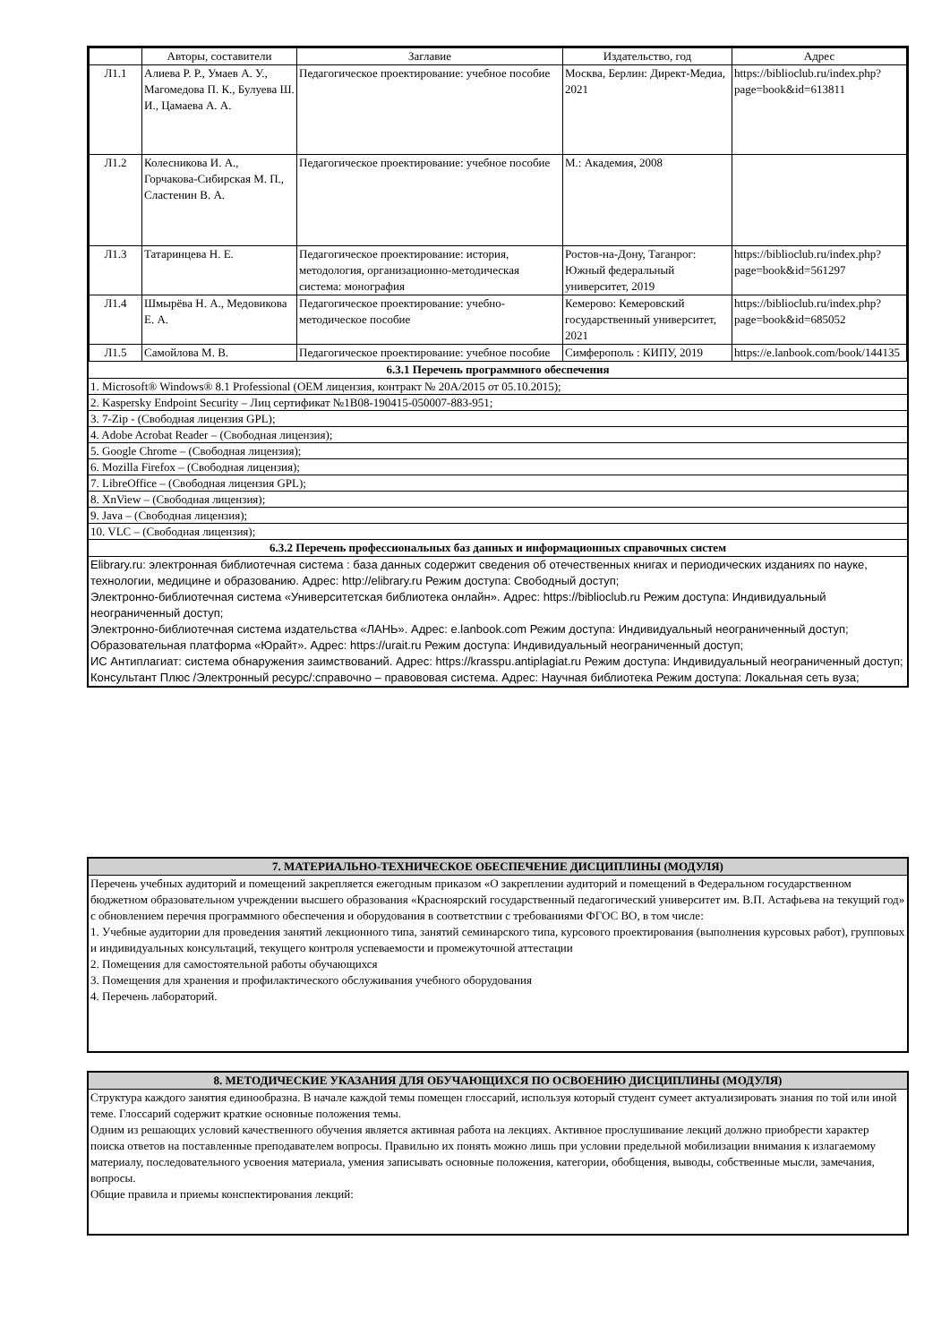| | Авторы, составители | Заглавие | Издательство, год | Адрес |
| --- | --- | --- | --- | --- |
| Л1.1 | Алиева Р. Р., Умаев А. У., Магомедова П. К., Булуева Ш. И., Цамаева А. А. | Педагогическое проектирование: учебное пособие | Москва, Берлин: Директ-Медиа, 2021 | https://biblioclub.ru/index.php? page=book&id=613811 |
| Л1.2 | Колесникова И. А., Горчакова-Сибирская М. П., Сластенин В. А. | Педагогическое проектирование: учебное пособие | М.: Академия, 2008 | |
| Л1.3 | Татаринцева Н. Е. | Педагогическое проектирование: история, методология, организационно-методическая система: монография | Ростов-на-Дону, Таганрог: Южный федеральный университет, 2019 | https://biblioclub.ru/index.php? page=book&id=561297 |
| Л1.4 | Шмырёва Н. А., Медовикова Е. А. | Педагогическое проектирование: учебно- методическое пособие | Кемерово: Кемеровский государственный университет, 2021 | https://biblioclub.ru/index.php? page=book&id=685052 |
| Л1.5 | Самойлова М. В. | Педагогическое проектирование: учебное пособие | Симферополь : КИПУ, 2019 | https://e.lanbook.com/book/144135 |
6.3.1 Перечень программного обеспечения
1. Microsoft® Windows® 8.1 Professional (OEM лицензия, контракт № 20А/2015 от 05.10.2015);
2. Kaspersky Endpoint Security – Лиц сертификат №1B08-190415-050007-883-951;
3. 7-Zip - (Свободная лицензия GPL);
4. Adobe Acrobat Reader – (Свободная лицензия);
5. Google Chrome – (Свободная лицензия);
6. Mozilla Firefox – (Свободная лицензия);
7. LibreOffice – (Свободная лицензия GPL);
8. XnView – (Свободная лицензия);
9. Java – (Свободная лицензия);
10. VLC – (Свободная лицензия);
6.3.2 Перечень профессиональных баз данных и информационных справочных систем
Elibrary.ru: электронная библиотечная система : база данных содержит сведения об отечественных книгах и периодических изданиях по науке, технологии, медицине и образованию. Адрес: http://elibrary.ru Режим доступа: Свободный доступ;
Электронно-библиотечная система «Университетская библиотека онлайн». Адрес: https://biblioclub.ru Режим доступа: Индивидуальный неограниченный доступ;
Электронно-библиотечная система издательства «ЛАНЬ». Адрес: e.lanbook.com Режим доступа: Индивидуальный неограниченный доступ;
Образовательная платформа «Юрайт». Адрес: https://urait.ru Режим доступа: Индивидуальный неограниченный доступ;
ИС Антиплагиат: система обнаружения заимствований. Адрес: https://krasspu.antiplagiat.ru Режим доступа: Индивидуальный неограниченный доступ;
Консультант Плюс /Электронный ресурс/:справочно – правововая система. Адрес: Научная библиотека Режим доступа: Локальная сеть вуза;
7. МАТЕРИАЛЬНО-ТЕХНИЧЕСКОЕ ОБЕСПЕЧЕНИЕ ДИСЦИПЛИНЫ (МОДУЛЯ)
Перечень учебных аудиторий и помещений закрепляется ежегодным приказом «О закреплении аудиторий и помещений в Федеральном государственном бюджетном образовательном учреждении высшего образования «Красноярский государственный педагогический университет им. В.П. Астафьева на текущий год» с обновлением перечня программного обеспечения и оборудования в соответствии с требованиями ФГОС ВО, в том числе:
1. Учебные аудитории для проведения занятий лекционного типа, занятий семинарского типа, курсового проектирования (выполнения курсовых работ), групповых и индивидуальных консультаций, текущего контроля успеваемости и промежуточной аттестации
2. Помещения для самостоятельной работы обучающихся
3. Помещения для хранения и профилактического обслуживания учебного оборудования
4. Перечень лабораторий.
8. МЕТОДИЧЕСКИЕ УКАЗАНИЯ ДЛЯ ОБУЧАЮЩИХСЯ ПО ОСВОЕНИЮ ДИСЦИПЛИНЫ (МОДУЛЯ)
Структура каждого занятия единообразна. В начале каждой темы помещен глоссарий, используя который студент сумеет актуализировать знания по той или иной теме. Глоссарий содержит краткие основные положения темы.
Одним из решающих условий качественного обучения является активная работа на лекциях. Активное прослушивание лекций должно приобрести характер поиска ответов на поставленные преподавателем вопросы. Правильно их понять можно лишь при условии предельной мобилизации внимания к излагаемому материалу, последовательного усвоения материала, умения записывать основные положения, категории, обобщения, выводы, собственные мысли, замечания, вопросы.
Общие правила и приемы конспектирования лекций: